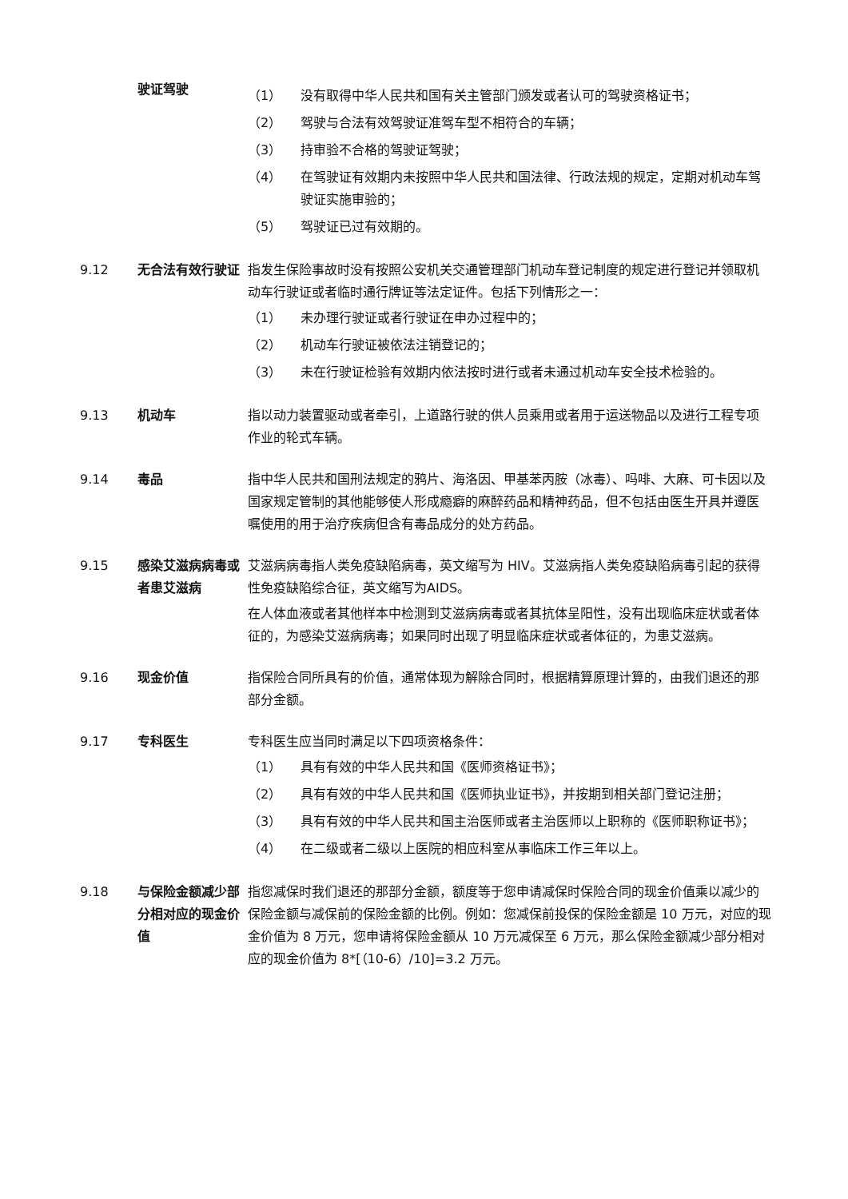驶证驾驶
（1） 没有取得中华人民共和国有关主管部门颁发或者认可的驾驶资格证书；
（2） 驾驶与合法有效驾驶证准驾车型不相符合的车辆；
（3） 持审验不合格的驾驶证驾驶；
（4） 在驾驶证有效期内未按照中华人民共和国法律、行政法规的规定，定期对机动车驾驶证实施审验的；
（5） 驾驶证已过有效期的。
9.12 无合法有效行驶证 指发生保险事故时没有按照公安机关交通管理部门机动车登记制度的规定进行登记并领取机动车行驶证或者临时通行牌证等法定证件。包括下列情形之一：
（1） 未办理行驶证或者行驶证在申办过程中的；
（2） 机动车行驶证被依法注销登记的；
（3） 未在行驶证检验有效期内依法按时进行或者未通过机动车安全技术检验的。
9.13 机动车 指以动力装置驱动或者牵引，上道路行驶的供人员乘用或者用于运送物品以及进行工程专项作业的轮式车辆。
9.14 毒品 指中华人民共和国刑法规定的鸦片、海洛因、甲基苯丙胺（冰毒）、吗啡、大麻、可卡因以及国家规定管制的其他能够使人形成瘾癖的麻醉药品和精神药品，但不包括由医生开具并遵医嘱使用的用于治疗疾病但含有毒品成分的处方药品。
9.15 感染艾滋病病毒或者患艾滋病
艾滋病病毒指人类免疫缺陷病毒，英文缩写为 HIV。艾滋病指人类免疫缺陷病毒引起的获得性免疫缺陷综合征，英文缩写为AIDS。
在人体血液或者其他样本中检测到艾滋病病毒或者其抗体呈阳性，没有出现临床症状或者体征的，为感染艾滋病病毒；如果同时出现了明显临床症状或者体征的，为患艾滋病。
9.16 现金价值 指保险合同所具有的价值，通常体现为解除合同时，根据精算原理计算的，由我们退还的那部分金额。
9.17 专科医生 专科医生应当同时满足以下四项资格条件：
（1） 具有有效的中华人民共和国《医师资格证书》；
（2） 具有有效的中华人民共和国《医师执业证书》，并按期到相关部门登记注册；
（3） 具有有效的中华人民共和国主治医师或者主治医师以上职称的《医师职称证书》；
（4） 在二级或者二级以上医院的相应科室从事临床工作三年以上。
9.18 与保险金额减少部分相对应的现金价值
指您减保时我们退还的那部分金额，额度等于您申请减保时保险合同的现金价值乘以减少的保险金额与减保前的保险金额的比例。例如：您减保前投保的保险金额是 10 万元，对应的现金价值为 8 万元，您申请将保险金额从 10 万元减保至 6 万元，那么保险金额减少部分相对应的现金价值为 8*[（10-6）/10]=3.2 万元。